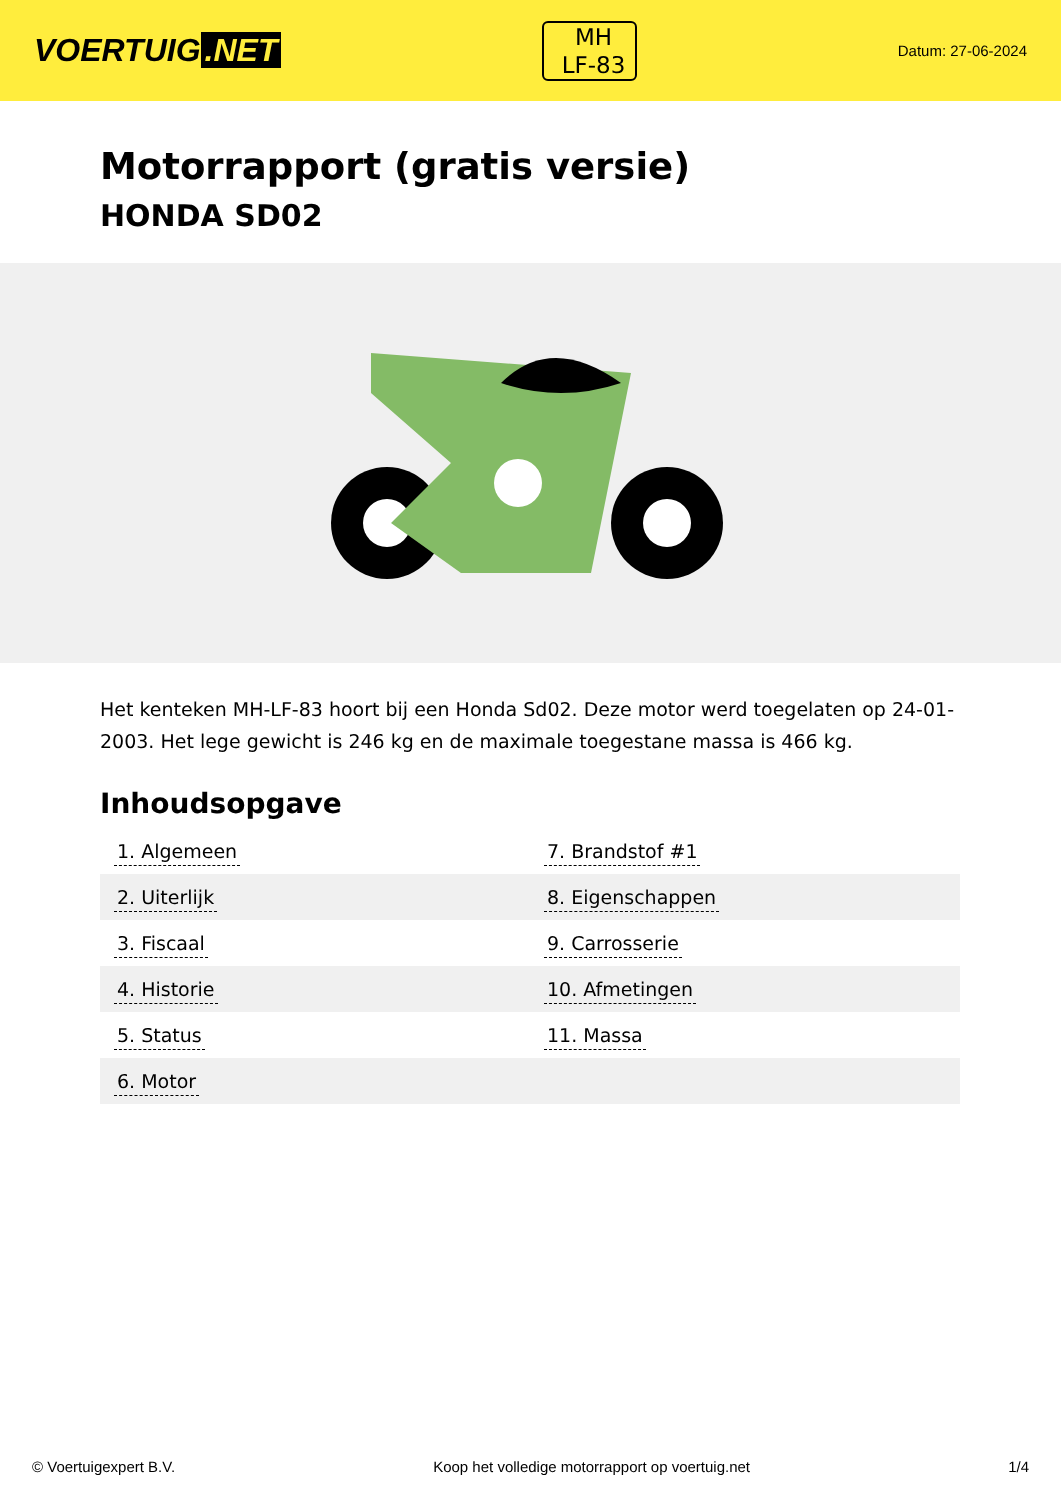VOERTUIG.NET
MH
LF-83
Datum: 27-06-2024
Motorrapport (gratis versie)
HONDA SD02
Het kenteken MH-LF-83 hoort bij een Honda Sd02. Deze motor werd toegelaten op 24-01-2003. Het lege gewicht is 246 kg en de maximale toegestane massa is 466 kg.
Inhoudsopgave
| 1. Algemeen | 7. Brandstof #1 |
| 2. Uiterlijk | 8. Eigenschappen |
| 3. Fiscaal | 9. Carrosserie |
| 4. Historie | 10. Afmetingen |
| 5. Status | 11. Massa |
| 6. Motor | |
© Voertuigexpert B.V. Koop het volledige motorrapport op voertuig.net 1/4